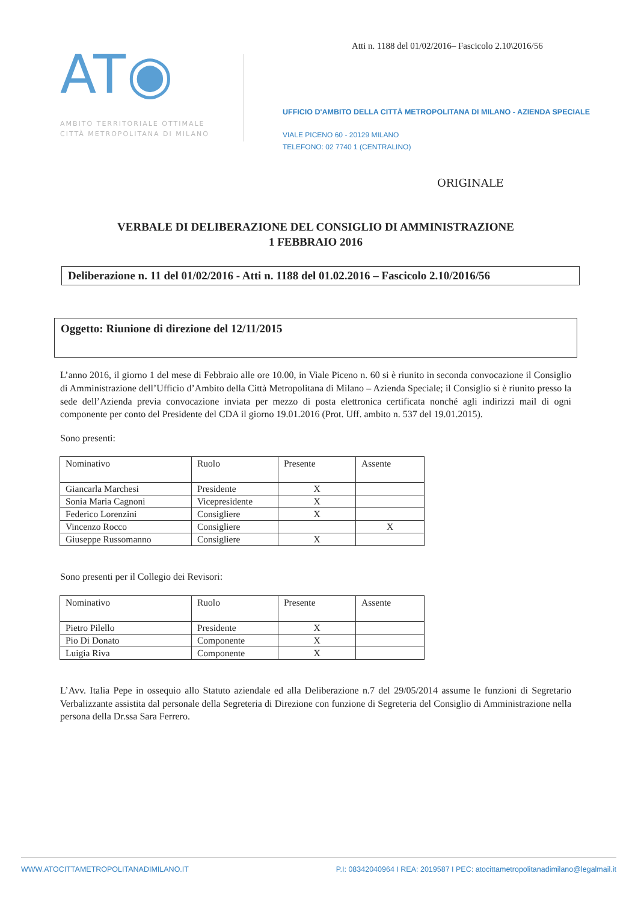Atti n. 1188 del 01/02/2016– Fascicolo 2.10\2016/56
AT◉
AMBITO TERRITORIALE OTTIMALE
CITTÀ METROPOLITANA DI MILANO
UFFICIO D'AMBITO DELLA CITTÀ METROPOLITANA DI MILANO - AZIENDA SPECIALE
VIALE PICENO 60 - 20129 MILANO
TELEFONO: 02 7740 1 (CENTRALINO)
ORIGINALE
VERBALE DI DELIBERAZIONE DEL CONSIGLIO DI AMMINISTRAZIONE
1 FEBBRAIO 2016
Deliberazione n. 11 del 01/02/2016 - Atti n. 1188 del 01.02.2016 – Fascicolo 2.10/2016/56
Oggetto: Riunione di direzione del 12/11/2015
L’anno 2016, il giorno 1 del mese di Febbraio alle ore 10.00, in Viale Piceno n. 60 si è riunito in seconda convocazione il Consiglio di Amministrazione dell’Ufficio d’Ambito della Città Metropolitana di Milano – Azienda Speciale; il Consiglio si è riunito presso la sede dell’Azienda previa convocazione inviata per mezzo di posta elettronica certificata nonché agli indirizzi mail di ogni componente per conto del Presidente del CDA il giorno 19.01.2016 (Prot. Uff. ambito n. 537 del 19.01.2015).
Sono presenti:
| Nominativo | Ruolo | Presente | Assente |
| Giancarla Marchesi | Presidente | X | |
| Sonia Maria Cagnoni | Vicepresidente | X | |
| Federico Lorenzini | Consigliere | X | |
| Vincenzo Rocco | Consigliere | | X |
| Giuseppe Russomanno | Consigliere | X | |
Sono presenti per il Collegio dei Revisori:
| Nominativo | Ruolo | Presente | Assente |
| Pietro Pilello | Presidente | X | |
| Pio Di Donato | Componente | X | |
| Luigia Riva | Componente | X | |
L’Avv. Italia Pepe in ossequio allo Statuto aziendale ed alla Deliberazione n.7 del 29/05/2014 assume le funzioni di Segretario Verbalizzante assistita dal personale della Segreteria di Direzione con funzione di Segreteria del Consiglio di Amministrazione nella persona della Dr.ssa Sara Ferrero.
WWW.ATOCITTAMETROPOLITANADIMILANO.IT P.I: 08342040964 I REA: 2019587 I PEC: atocittametropolitanadimilano@legalmail.it